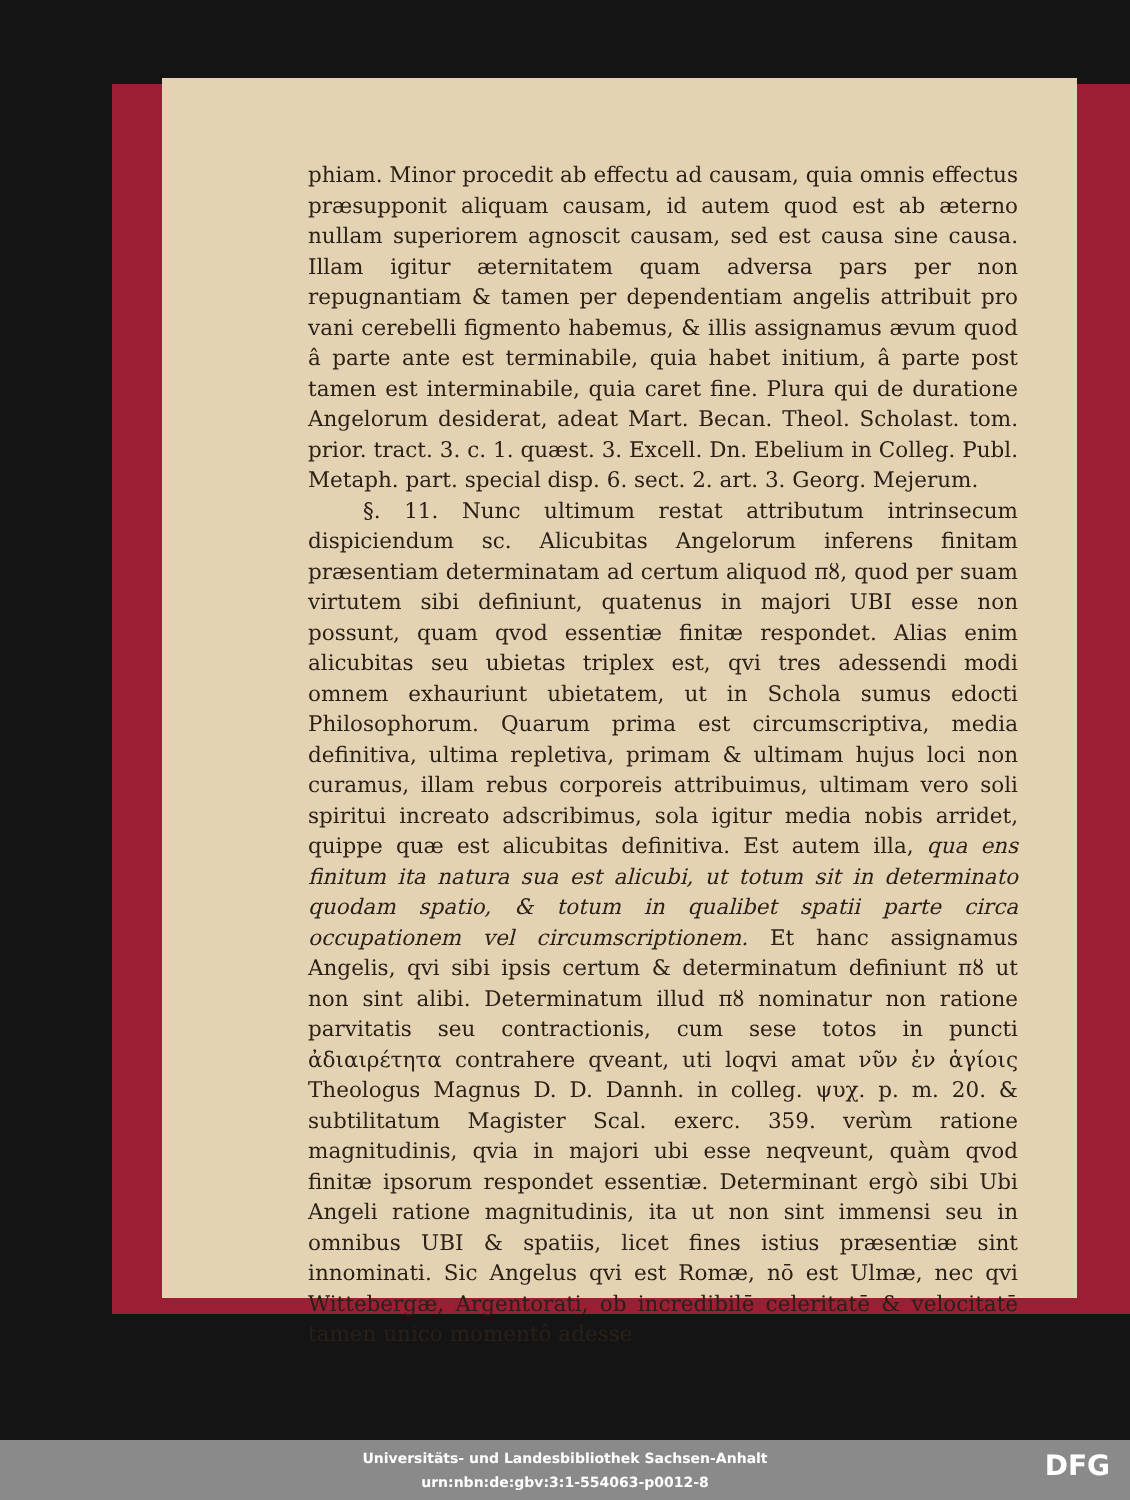phiam. Minor procedit ab effectu ad causam, quia omnis effectus præsupponit aliquam causam, id autem quod est ab æterno nullam superiorem agnoscit causam, sed est causa sine causa. Illam igitur æternitatem quam adversa pars per non repugnantiam & tamen per dependentiam angelis attribuit pro vani cerebelli figmento habemus, & illis assignamus ævum quod â parte ante est terminabile, quia habet initium, â parte post tamen est interminabile, quia caret fine. Plura qui de duratione Angelorum desiderat, adeat Mart. Becan. Theol. Scholast. tom. prior. tract. 3. c. 1. quæst. 3. Excell. Dn. Ebelium in Colleg. Publ. Metaph. part. special disp. 6. sect. 2. art. 3. Georg. Mejerum.
§. 11. Nunc ultimum restat attributum intrinsecum dispiciendum sc. Alicubitas Angelorum inferens finitam præsentiam determinatam ad certum aliquod πȣ, quod per suam virtutem sibi definiunt, quatenus in majori UBI esse non possunt, quam qvod essentiæ finitæ respondet. Alias enim alicubitas seu ubietas triplex est, qvi tres adessendi modi omnem exhauriunt ubietatem, ut in Schola sumus edocti Philosophorum. Quarum prima est circumscriptiva, media definitiva, ultima repletiva, primam & ultimam hujus loci non curamus, illam rebus corporeis attribuimus, ultimam vero soli spiritui increato adscribimus, sola igitur media nobis arridet, quippe quæ est alicubitas definitiva. Est autem illa, qua ens finitum ita natura sua est alicubi, ut totum sit in determinato quodam spatio, & totum in qualibet spatii parte circa occupationem vel circumscriptionem. Et hanc assignamus Angelis, qvi sibi ipsis certum & determinatum definiunt πȣ ut non sint alibi. Determinatum illud πȣ nominatur non ratione parvitatis seu contractionis, cum sese totos in puncti ἀδιαιρέτητα contrahere qveant, uti loqvi amat νῦν ἐν ἁγίοις Theologus Magnus D. D. Dannh. in colleg. ψυχ. p. m. 20. & subtilitatum Magister Scal. exerc. 359. verùm ratione magnitudinis, qvia in majori ubi esse neqveunt, quàm qvod finitæ ipsorum respondet essentiæ. Determinant ergò sibi Ubi Angeli ratione magnitudinis, ita ut non sint immensi seu in omnibus UBI & spatiis, licet fines istius præsentiæ sint innominati. Sic Angelus qvi est Romæ, nō est Ulmæ, nec qvi Wittebergæ, Argentorati, ob incredibilē celeritatē & velocitatē tamen unico momentô adesse
Universitäts- und Landesbibliothek Sachsen-Anhalt
urn:nbn:de:gbv:3:1-554063-p0012-8
DFG